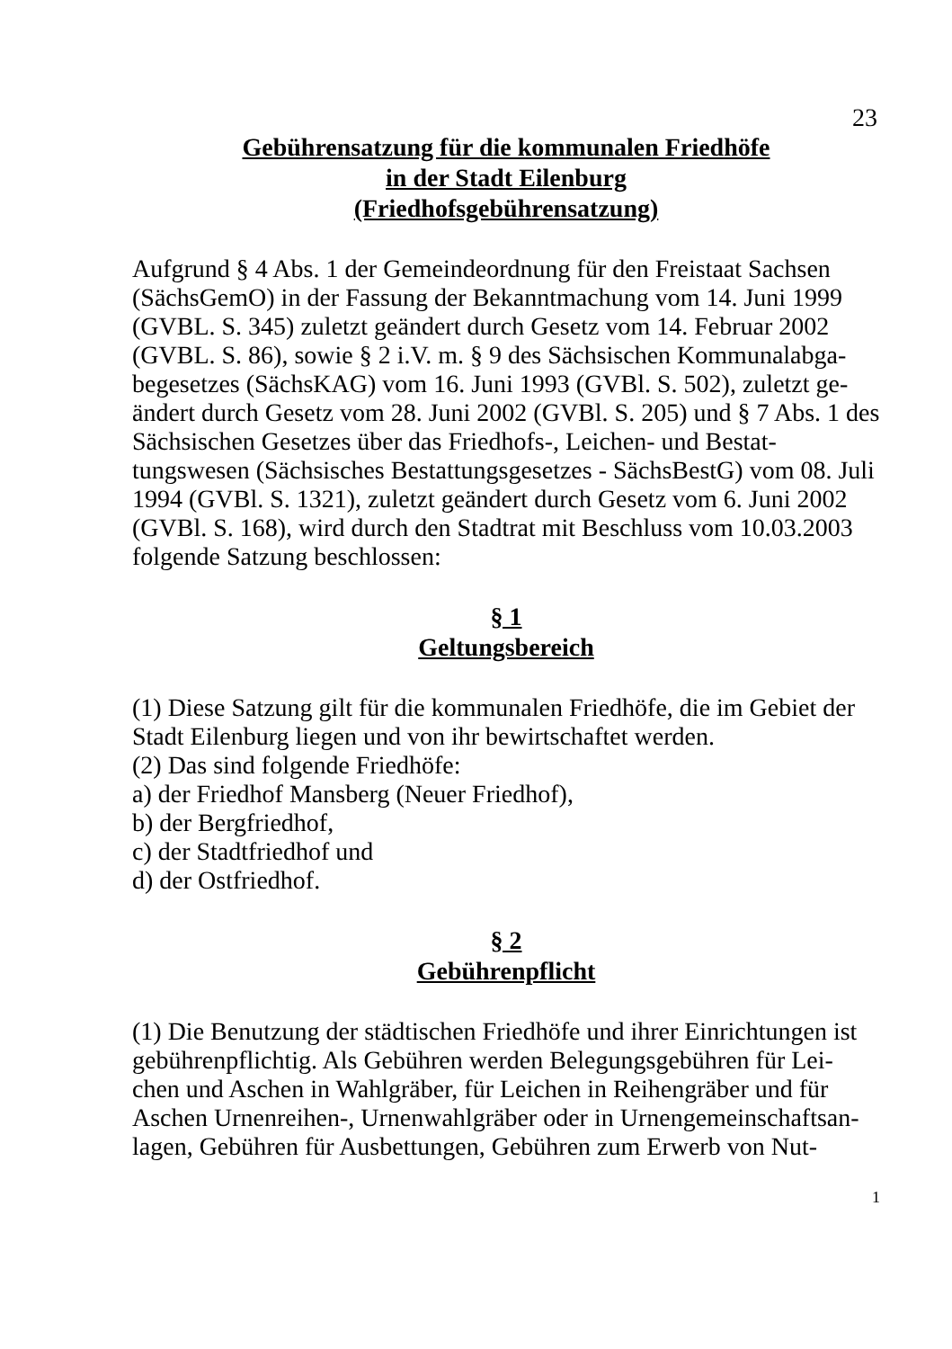23
Gebührensatzung für die kommunalen Friedhöfe
in der Stadt Eilenburg
(Friedhofsgebührensatzung)
Aufgrund § 4 Abs. 1 der Gemeindeordnung für den Freistaat Sachsen (SächsGemO) in der Fassung der Bekanntmachung vom 14. Juni 1999 (GVBL. S. 345) zuletzt geändert durch Gesetz vom 14. Februar 2002 (GVBL. S. 86), sowie § 2 i.V. m. § 9 des Sächsischen Kommunalabga-begesetzes (SächsKAG) vom 16. Juni 1993 (GVBl. S. 502), zuletzt ge-ändert durch Gesetz vom 28. Juni 2002 (GVBl. S. 205) und § 7 Abs. 1 des Sächsischen Gesetzes über das Friedhofs-, Leichen- und Bestat-tungswesen (Sächsisches Bestattungsgesetzes - SächsBestG) vom 08. Juli 1994 (GVBl. S. 1321), zuletzt geändert durch Gesetz vom 6. Juni 2002 (GVBl. S. 168), wird durch den Stadtrat mit Beschluss vom 10.03.2003 folgende Satzung beschlossen:
§ 1
Geltungsbereich
(1) Diese Satzung gilt für die kommunalen Friedhöfe, die im Gebiet der Stadt Eilenburg liegen und von ihr bewirtschaftet werden.
(2) Das sind folgende Friedhöfe:
a) der Friedhof Mansberg (Neuer Friedhof),
b) der Bergfriedhof,
c) der Stadtfriedhof und
d) der Ostfriedhof.
§ 2
Gebührenpflicht
(1) Die Benutzung der städtischen Friedhöfe und ihrer Einrichtungen ist gebührenpflichtig. Als Gebühren werden Belegungsgebühren für Lei-chen und Aschen in Wahlgräber, für Leichen in Reihengräber und für Aschen Urnenreihen-, Urnenwahlgräber oder in Urnengemeinschaftsan-lagen, Gebühren für Ausbettungen, Gebühren zum Erwerb von Nut-
1